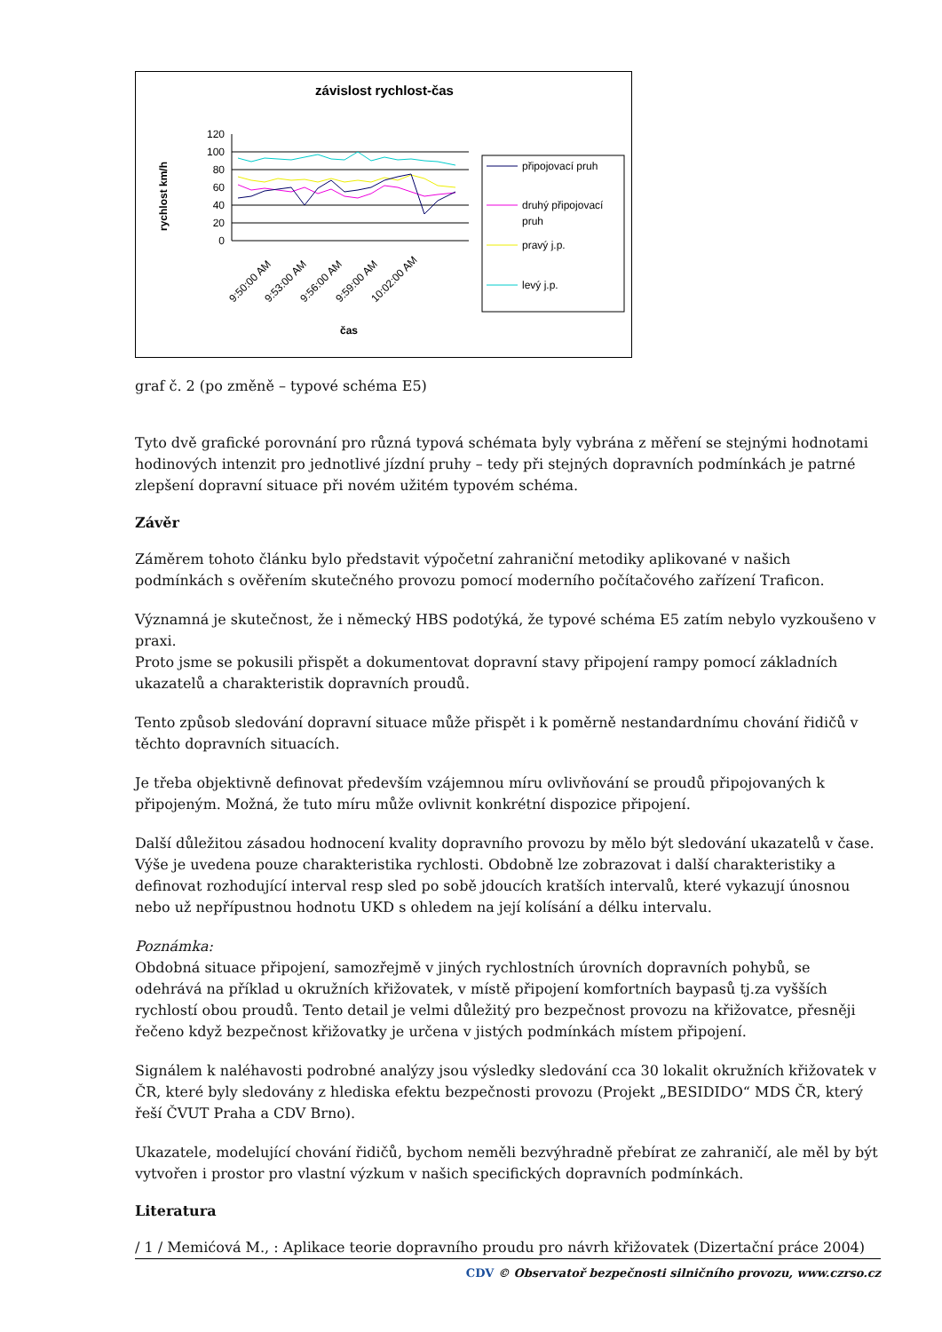závislost rychlost-čas
rychlost km/h
120
100
80
60
40
20
0
čas
9:50:00 AM
9:53:00 AM
9:56:00 AM
9:59:00 AM
10:02:00 AM
připojovací pruh
druhý připojovací
pruh
pravý j.p.
levý j.p.
graf č. 2 (po změně – typové schéma E5)
Tyto dvě grafické porovnání pro různá typová schémata byly vybrána z měření se stejnými hodnotami hodinových intenzit pro jednotlivé jízdní pruhy – tedy při stejných dopravních podmínkách je patrné zlepšení dopravní situace při novém užitém typovém schéma.
Závěr
Záměrem tohoto článku bylo představit výpočetní zahraniční metodiky aplikované v našich podmínkách s ověřením skutečného provozu pomocí moderního počítačového zařízení Traficon.
Významná je skutečnost, že i německý HBS podotýká, že typové schéma E5 zatím nebylo vyzkoušeno v praxi.
Proto jsme se pokusili přispět a dokumentovat dopravní stavy připojení rampy pomocí základních ukazatelů a charakteristik dopravních proudů.
Tento způsob sledování dopravní situace může přispět i k poměrně nestandardnímu chování řidičů v těchto dopravních situacích.
Je třeba objektivně definovat především vzájemnou míru ovlivňování se proudů připojovaných k připojeným. Možná, že tuto míru může ovlivnit konkrétní dispozice připojení.
Další důležitou zásadou hodnocení kvality dopravního provozu by mělo být sledování ukazatelů v čase. Výše je uvedena pouze charakteristika rychlosti. Obdobně lze zobrazovat i další charakteristiky a definovat rozhodující interval resp sled po sobě jdoucích kratších intervalů, které vykazují únosnou nebo už nepřípustnou hodnotu UKD s ohledem na její kolísání a délku intervalu.
Poznámka:
Obdobná situace připojení, samozřejmě v jiných rychlostních úrovních dopravních pohybů, se odehrává na příklad u okružních křižovatek, v místě připojení komfortních baypasů tj.za vyšších rychlostí obou proudů. Tento detail je velmi důležitý pro bezpečnost provozu na křižovatce, přesněji řečeno když bezpečnost křižovatky je určena v jistých podmínkách místem připojení.
Signálem k naléhavosti podrobné analýzy jsou výsledky sledování cca 30 lokalit okružních křižovatek v ČR, které byly sledovány z hlediska efektu bezpečnosti provozu (Projekt „BESIDIDO“ MDS ČR, který řeší ČVUT Praha a CDV Brno).
Ukazatele, modelující chování řidičů, bychom neměli bezvýhradně přebírat ze zahraničí, ale měl by být vytvořen i prostor pro vlastní výzkum v našich specifických dopravních podmínkách.
Literatura
/ 1 / Memićová M., : Aplikace teorie dopravního proudu pro návrh křižovatek (Dizertační práce 2004)
CDV © Observatoř bezpečnosti silničního provozu, www.czrso.cz